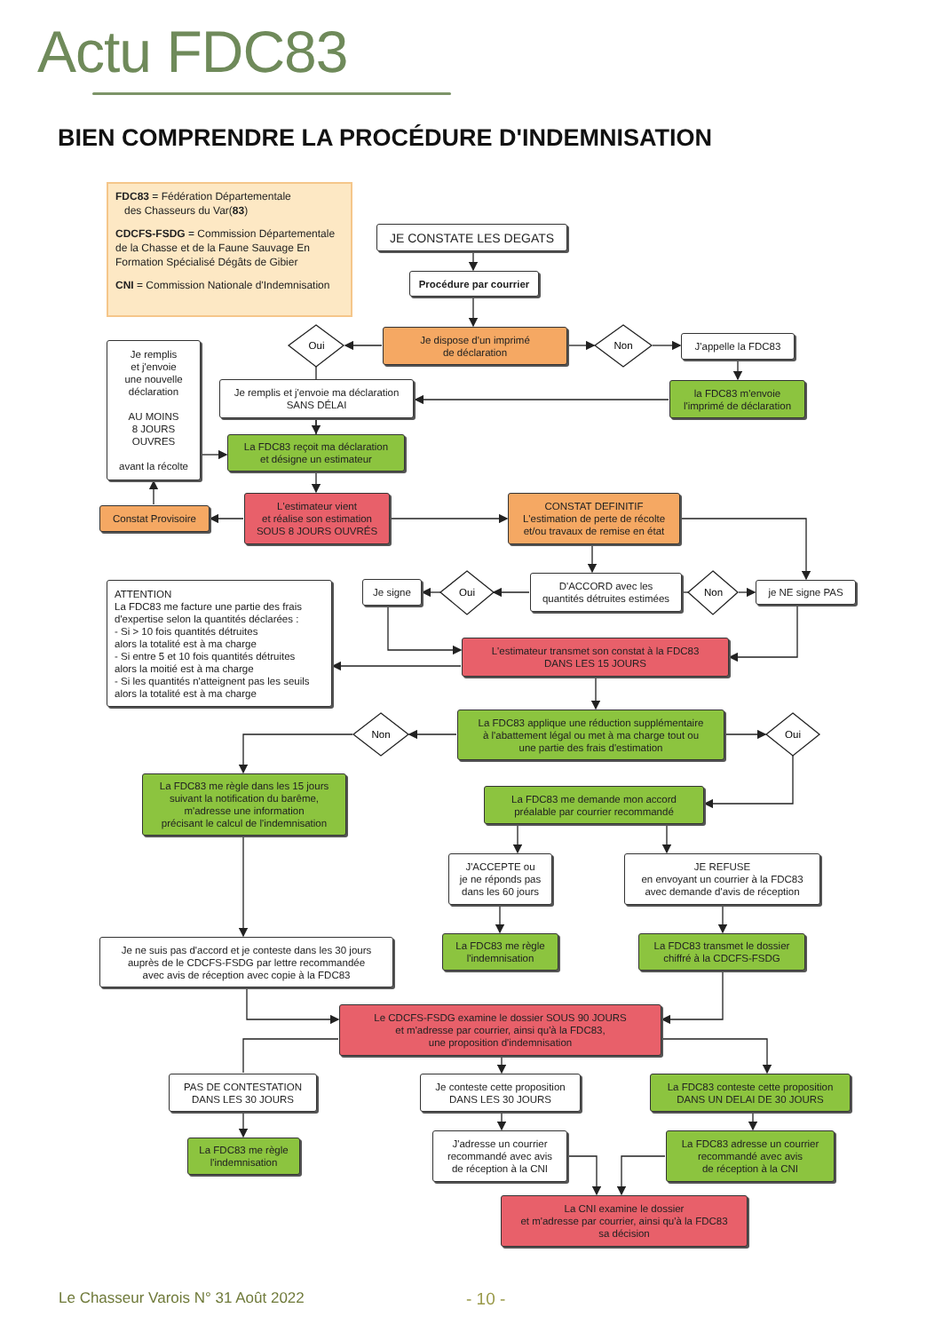Actu FDC83
BIEN COMPRENDRE LA PROCÉDURE D'INDEMNISATION
FDC83 = Fédération Départementale
des Chasseurs du Var(83)
CDCFS-FSDG = Commission Départementale de la Chasse et de la Faune Sauvage En Formation Spécialisé Dégâts de Gibier
CNI = Commission Nationale d'Indemnisation
JE CONSTATE LES DEGATS
Procédure par courrier
Je dispose d'un imprimé
de déclaration
Oui
Non
J'appelle la FDC83
Je remplis
et j'envoie
une nouvelle
déclaration
AU MOINS
8 JOURS
OUVRES
avant la récolte
Je remplis et j'envoie ma déclaration
SANS DÉLAI
la FDC83 m'envoie
l'imprimé de déclaration
La FDC83 reçoit ma déclaration
et désigne un estimateur
L'estimateur vient
et réalise son estimation
SOUS 8 JOURS OUVRÉS
Constat Provisoire
CONSTAT DEFINITIF
L'estimation de perte de récolte
et/ou travaux de remise en état
Je signe
Oui
D'ACCORD avec les
quantités détruites estimées
Non
je NE signe PAS
ATTENTION
La FDC83 me facture une partie des frais d'expertise selon la quantités déclarées :
- Si > 10 fois quantités détruites
alors la totalité est à ma charge
- Si entre 5 et 10 fois quantités détruites
alors la moitié est à ma charge
- Si les quantités n'atteignent pas les seuils
alors la totalité est à ma charge
L'estimateur transmet son constat à la FDC83
DANS LES 15 JOURS
La FDC83 applique une réduction supplémentaire
à l'abattement légal ou met à ma charge tout ou
une partie des frais d'estimation
Non
Oui
La FDC83 me règle dans les 15 jours
suivant la notification du barême,
m'adresse une information
précisant le calcul de l'indemnisation
La FDC83 me demande mon accord
préalable par courrier recommandé
J'ACCEPTE ou
je ne réponds pas
dans les 60 jours
JE REFUSE
en envoyant un courrier à la FDC83
avec demande d'avis de réception
La FDC83 me règle
l'indemnisation
La FDC83 transmet le dossier
chiffré à la CDCFS-FSDG
Je ne suis pas d'accord et je conteste dans les 30 jours
auprès de le CDCFS-FSDG par lettre recommandée
avec avis de réception avec copie à la FDC83
Le CDCFS-FSDG examine le dossier SOUS 90 JOURS
et m'adresse par courrier, ainsi qu'à la FDC83,
une proposition d'indemnisation
PAS DE CONTESTATION
DANS LES 30 JOURS
Je conteste cette proposition
DANS LES 30 JOURS
La FDC83 conteste cette proposition
DANS UN DELAI DE 30 JOURS
La FDC83 me règle
l'indemnisation
J'adresse un courrier
recommandé avec avis
de réception à la CNI
La FDC83 adresse un courrier
recommandé avec avis
de réception à la CNI
La CNI examine le dossier
et m'adresse par courrier, ainsi qu'à la FDC83
sa décision
Le Chasseur Varois N° 31 Août 2022
- 10 -